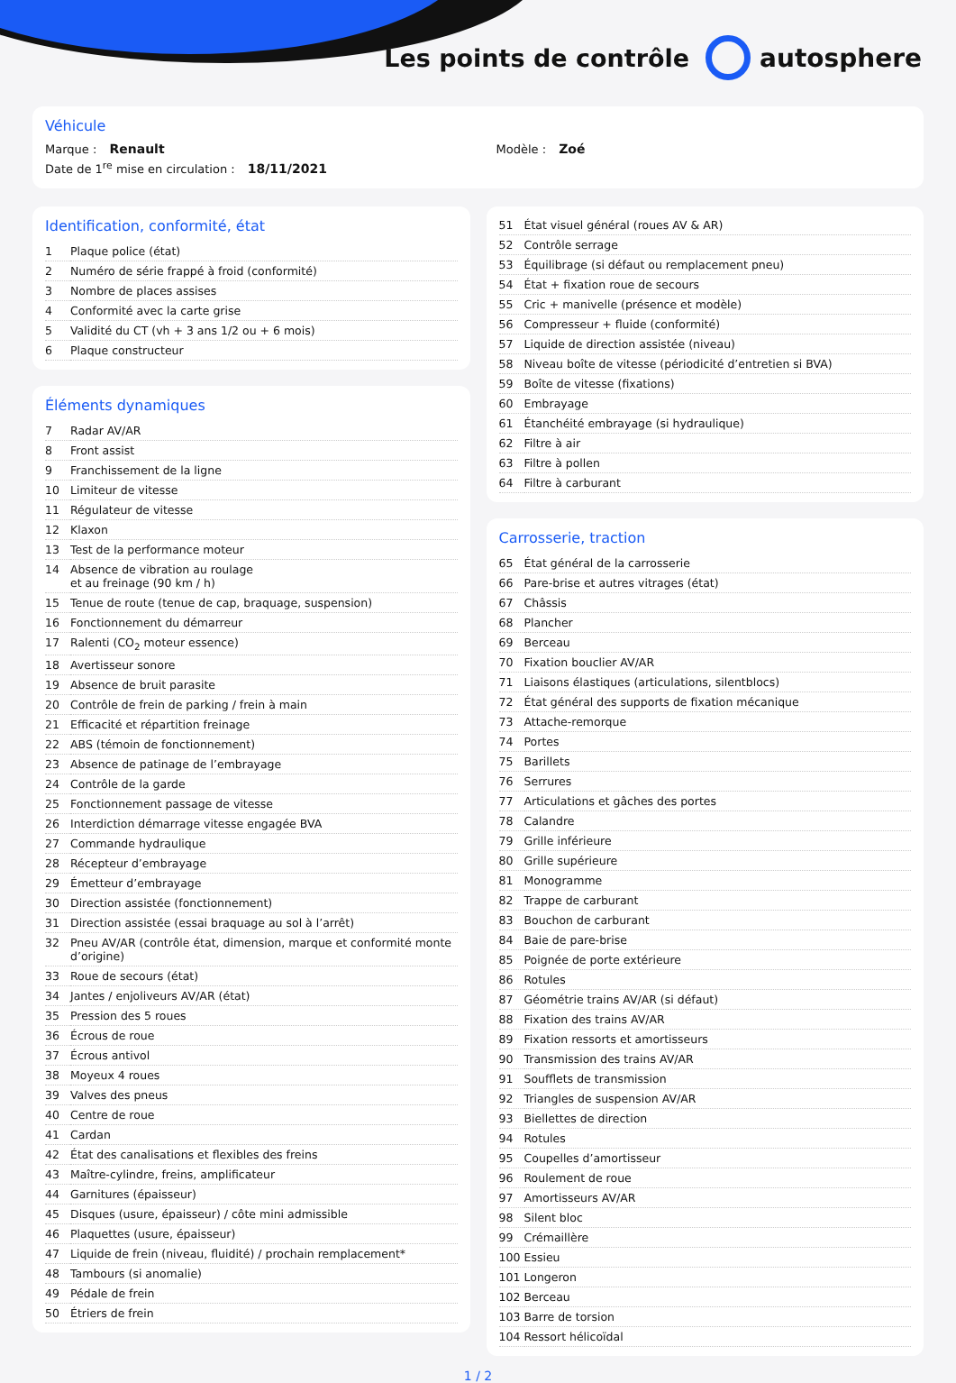Les points de contrôle autosphere
Véhicule
Marque : Renault Modèle : Zoé
Date de 1<sup>re</sup> mise en circulation : 18/11/2021
Identification, conformité, état
| 1 | Plaque police (état) |
| 2 | Numéro de série frappé à froid (conformité) |
| 3 | Nombre de places assises |
| 4 | Conformité avec la carte grise |
| 5 | Validité du CT (vh + 3 ans 1/2 ou + 6 mois) |
| 6 | Plaque constructeur |
Éléments dynamiques
| 7 | Radar AV/AR |
| 8 | Front assist |
| 9 | Franchissement de la ligne |
| 10 | Limiteur de vitesse |
| 11 | Régulateur de vitesse |
| 12 | Klaxon |
| 13 | Test de la performance moteur |
| 14 | Absence de vibration au roulage et au freinage (90 km / h) |
| 15 | Tenue de route (tenue de cap, braquage, suspension) |
| 16 | Fonctionnement du démarreur |
| 17 | Ralenti (CO<sub>2</sub> moteur essence) |
| 18 | Avertisseur sonore |
| 19 | Absence de bruit parasite |
| 20 | Contrôle de frein de parking / frein à main |
| 21 | Efficacité et répartition freinage |
| 22 | ABS (témoin de fonctionnement) |
| 23 | Absence de patinage de l’embrayage |
| 24 | Contrôle de la garde |
| 25 | Fonctionnement passage de vitesse |
| 26 | Interdiction démarrage vitesse engagée BVA |
| 27 | Commande hydraulique |
| 28 | Récepteur d’embrayage |
| 29 | Émetteur d’embrayage |
| 30 | Direction assistée (fonctionnement) |
| 31 | Direction assistée (essai braquage au sol à l’arrêt) |
| 32 | Pneu AV/AR (contrôle état, dimension, marque et conformité monte d’origine) |
| 33 | Roue de secours (état) |
| 34 | Jantes / enjoliveurs AV/AR (état) |
| 35 | Pression des 5 roues |
| 36 | Écrous de roue |
| 37 | Écrous antivol |
| 38 | Moyeux 4 roues |
| 39 | Valves des pneus |
| 40 | Centre de roue |
| 41 | Cardan |
| 42 | État des canalisations et flexibles des freins |
| 43 | Maître-cylindre, freins, amplificateur |
| 44 | Garnitures (épaisseur) |
| 45 | Disques (usure, épaisseur) / côte mini admissible |
| 46 | Plaquettes (usure, épaisseur) |
| 47 | Liquide de frein (niveau, fluidité) / prochain remplacement* |
| 48 | Tambours (si anomalie) |
| 49 | Pédale de frein |
| 50 | Étriers de frein |
| 51 | État visuel général (roues AV & AR) |
| 52 | Contrôle serrage |
| 53 | Équilibrage (si défaut ou remplacement pneu) |
| 54 | État + fixation roue de secours |
| 55 | Cric + manivelle (présence et modèle) |
| 56 | Compresseur + fluide (conformité) |
| 57 | Liquide de direction assistée (niveau) |
| 58 | Niveau boîte de vitesse (périodicité d’entretien si BVA) |
| 59 | Boîte de vitesse (fixations) |
| 60 | Embrayage |
| 61 | Étanchéité embrayage (si hydraulique) |
| 62 | Filtre à air |
| 63 | Filtre à pollen |
| 64 | Filtre à carburant |
Carrosserie, traction
| 65 | État général de la carrosserie |
| 66 | Pare-brise et autres vitrages (état) |
| 67 | Châssis |
| 68 | Plancher |
| 69 | Berceau |
| 70 | Fixation bouclier AV/AR |
| 71 | Liaisons élastiques (articulations, silentblocs) |
| 72 | État général des supports de fixation mécanique |
| 73 | Attache-remorque |
| 74 | Portes |
| 75 | Barillets |
| 76 | Serrures |
| 77 | Articulations et gâches des portes |
| 78 | Calandre |
| 79 | Grille inférieure |
| 80 | Grille supérieure |
| 81 | Monogramme |
| 82 | Trappe de carburant |
| 83 | Bouchon de carburant |
| 84 | Baie de pare-brise |
| 85 | Poignée de porte extérieure |
| 86 | Rotules |
| 87 | Géométrie trains AV/AR (si défaut) |
| 88 | Fixation des trains AV/AR |
| 89 | Fixation ressorts et amortisseurs |
| 90 | Transmission des trains AV/AR |
| 91 | Soufflets de transmission |
| 92 | Triangles de suspension AV/AR |
| 93 | Biellettes de direction |
| 94 | Rotules |
| 95 | Coupelles d’amortisseur |
| 96 | Roulement de roue |
| 97 | Amortisseurs AV/AR |
| 98 | Silent bloc |
| 99 | Crémaillère |
| 100 | Essieu |
| 101 | Longeron |
| 102 | Berceau |
| 103 | Barre de torsion |
| 104 | Ressort hélicoïdal |
1 / 2